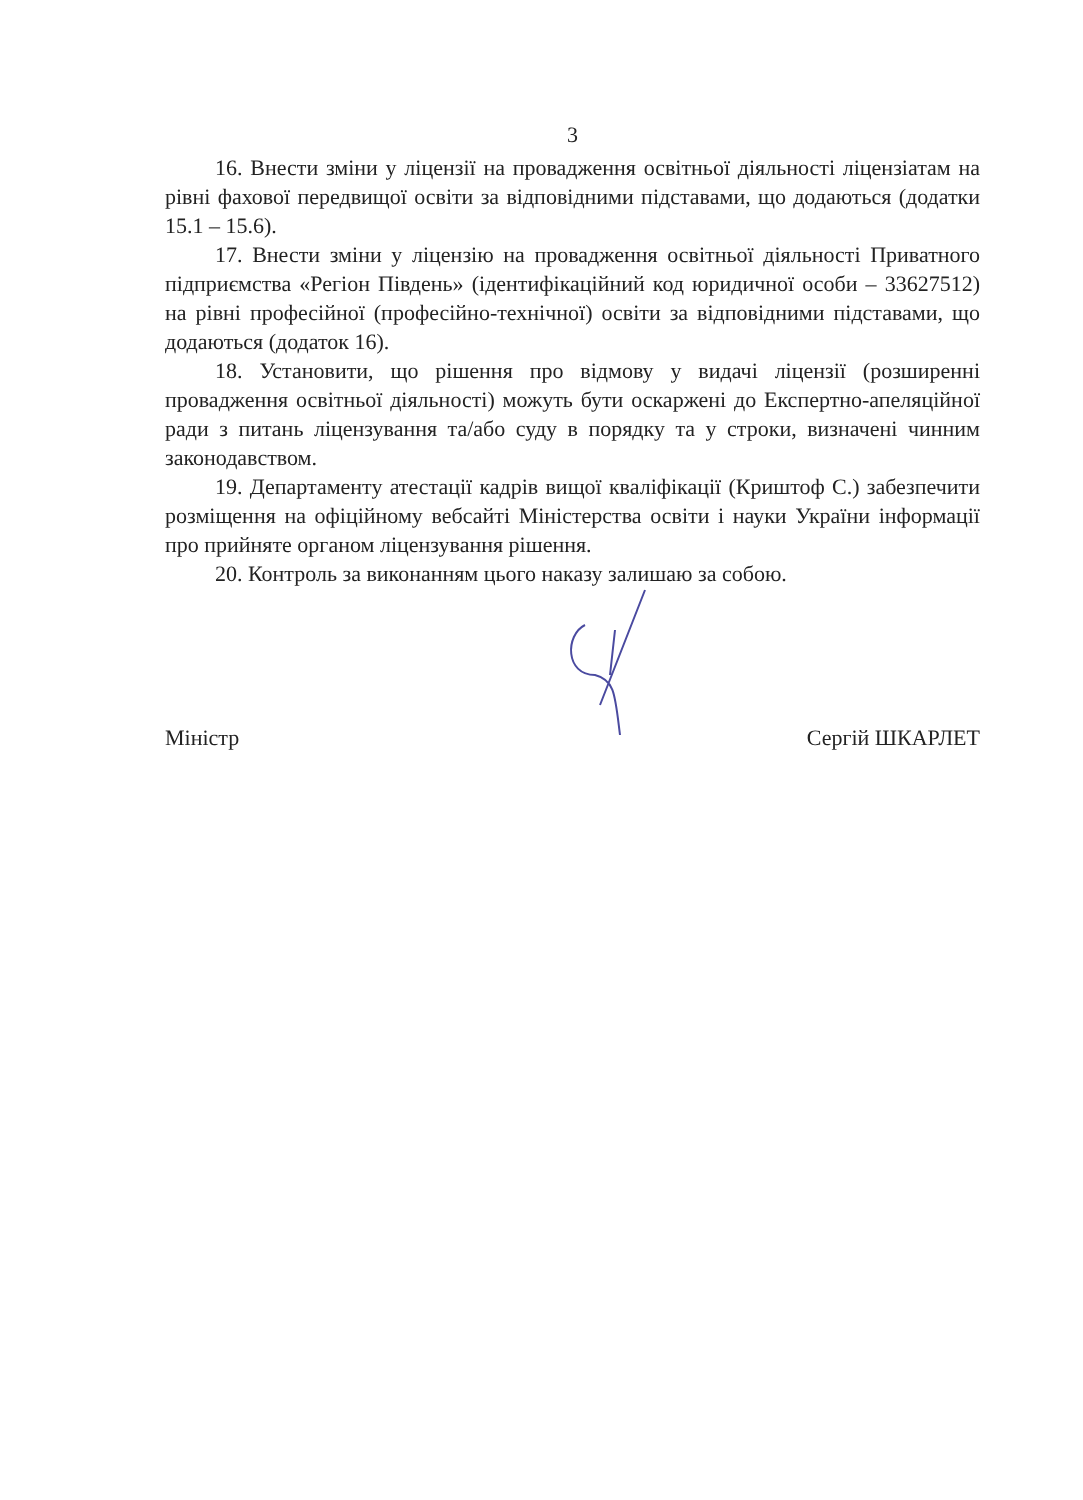3
16. Внести зміни у ліцензії на провадження освітньої діяльності ліцензіатам на рівні фахової передвищої освіти за відповідними підставами, що додаються (додатки 15.1 – 15.6).
17. Внести зміни у ліцензію на провадження освітньої діяльності Приватного підприємства «Регіон Південь» (ідентифікаційний код юридичної особи – 33627512) на рівні професійної (професійно-технічної) освіти за відповідними підставами, що додаються (додаток 16).
18. Установити, що рішення про відмову у видачі ліцензії (розширенні провадження освітньої діяльності) можуть бути оскаржені до Експертно-апеляційної ради з питань ліцензування та/або суду в порядку та у строки, визначені чинним законодавством.
19. Департаменту атестації кадрів вищої кваліфікації (Криштоф С.) забезпечити розміщення на офіційному вебсайті Міністерства освіти і науки України інформації про прийняте органом ліцензування рішення.
20. Контроль за виконанням цього наказу залишаю за собою.
Міністр Сергій ШКАРЛЕТ